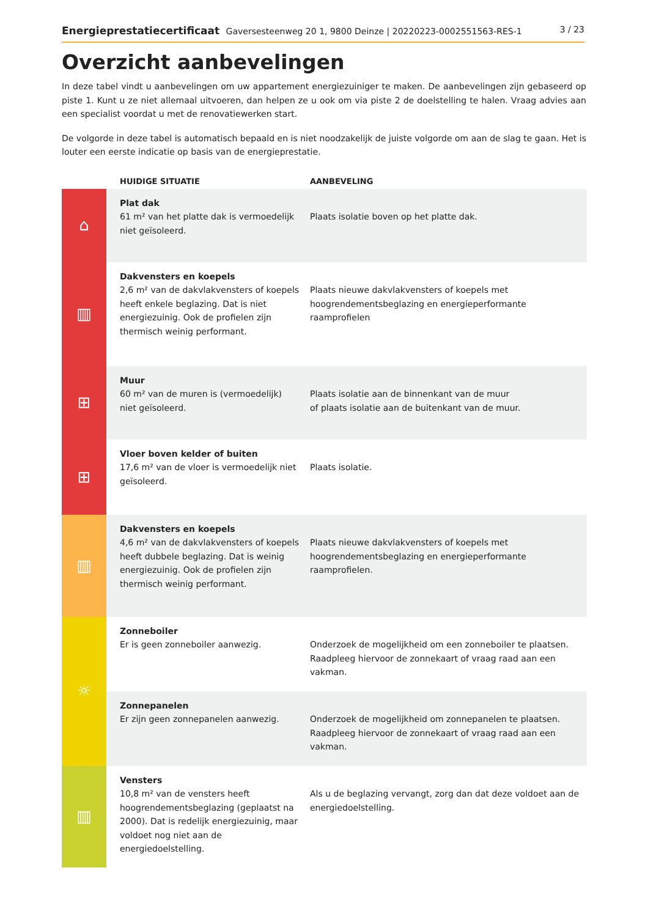Energieprestatiecertificaat Gaversesteenweg 20 1, 9800 Deinze | 20220223-0002551563-RES-1 3 / 23
Overzicht aanbevelingen
In deze tabel vindt u aanbevelingen om uw appartement energiezuiniger te maken. De aanbevelingen zijn gebaseerd op piste 1. Kunt u ze niet allemaal uitvoeren, dan helpen ze u ook om via piste 2 de doelstelling te halen. Vraag advies aan een specialist voordat u met de renovatiewerken start.
De volgorde in deze tabel is automatisch bepaald en is niet noodzakelijk de juiste volgorde om aan de slag te gaan. Het is louter een eerste indicatie op basis van de energieprestatie.
| | HUIDIGE SITUATIE | AANBEVELING |
| --- | --- | --- |
| ⌂ | Plat dak 61 m² van het platte dak is vermoedelijk niet geïsoleerd. | Plaats isolatie boven op het platte dak. |
| ▥ | Dakvensters en koepels 2,6 m² van de dakvlakvensters of koepels heeft enkele beglazing. Dat is niet energiezuinig. Ook de profielen zijn thermisch weinig performant. | Plaats nieuwe dakvlakvensters of koepels met hoogrendementsbeglazing en energieperformante raamprofielen |
| ⊞ | Muur 60 m² van de muren is (vermoedelijk) niet geïsoleerd. | Plaats isolatie aan de binnenkant van de muur of plaats isolatie aan de buitenkant van de muur. |
| ⊞ | Vloer boven kelder of buiten 17,6 m² van de vloer is vermoedelijk niet geïsoleerd. | Plaats isolatie. |
| ▥ | Dakvensters en koepels 4,6 m² van de dakvlakvensters of koepels heeft dubbele beglazing. Dat is weinig energiezuinig. Ook de profielen zijn thermisch weinig performant. | Plaats nieuwe dakvlakvensters of koepels met hoogrendementsbeglazing en energieperformante raamprofielen. |
| ☼ | Zonneboiler Er is geen zonneboiler aanwezig. | Onderzoek de mogelijkheid om een zonneboiler te plaatsen. Raadpleeg hiervoor de zonnekaart of vraag raad aan een vakman. |
| | Zonnepanelen Er zijn geen zonnepanelen aanwezig. | Onderzoek de mogelijkheid om zonnepanelen te plaatsen. Raadpleeg hiervoor de zonnekaart of vraag raad aan een vakman. |
| ▥ | Vensters 10,8 m² van de vensters heeft hoogrendementsbeglazing (geplaatst na 2000). Dat is redelijk energiezuinig, maar voldoet nog niet aan de energiedoelstelling. | Als u de beglazing vervangt, zorg dan dat deze voldoet aan de energiedoelstelling. |